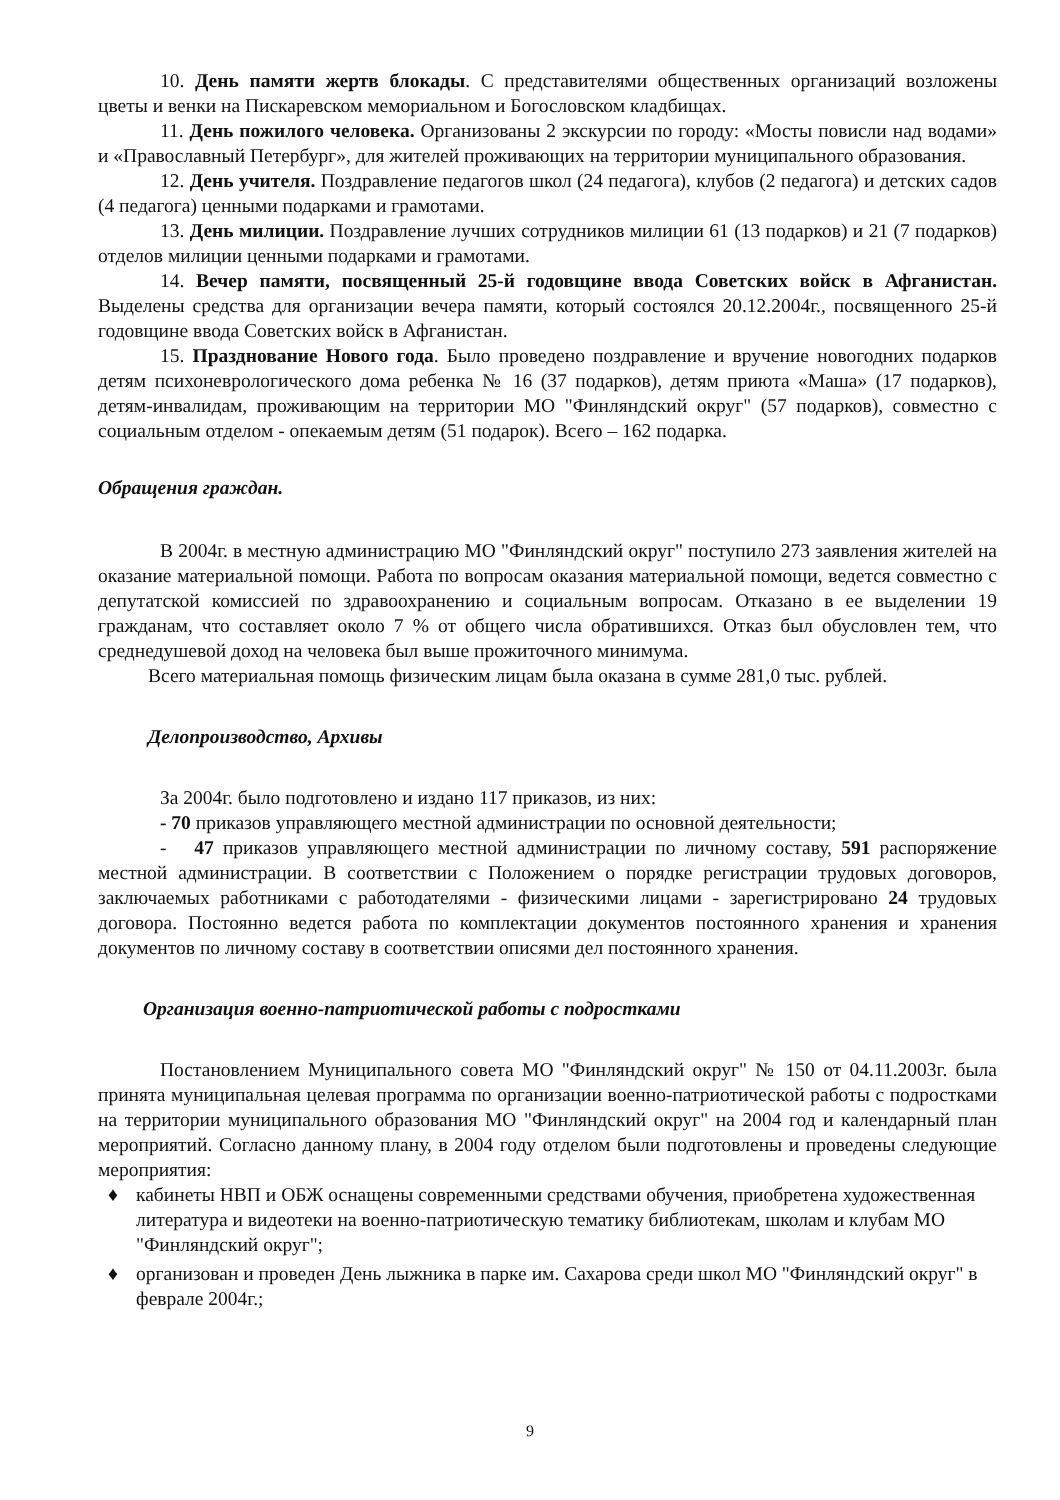10. День памяти жертв блокады. С представителями общественных организаций возложены цветы и венки на Пискаревском мемориальном и Богословском кладбищах.
11. День пожилого человека. Организованы 2 экскурсии по городу: «Мосты повисли над водами» и «Православный Петербург», для жителей проживающих на территории муниципального образования.
12. День учителя. Поздравление педагогов школ (24 педагога), клубов (2 педагога) и детских садов (4 педагога) ценными подарками и грамотами.
13. День милиции. Поздравление лучших сотрудников милиции 61 (13 подарков) и 21 (7 подарков) отделов милиции ценными подарками и грамотами.
14. Вечер памяти, посвященный 25-й годовщине ввода Советских войск в Афганистан. Выделены средства для организации вечера памяти, который состоялся 20.12.2004г., посвященного 25-й годовщине ввода Советских войск в Афганистан.
15. Празднование Нового года. Было проведено поздравление и вручение новогодних подарков детям психоневрологического дома ребенка № 16 (37 подарков), детям приюта «Маша» (17 подарков), детям-инвалидам, проживающим на территории МО "Финляндский округ" (57 подарков), совместно с социальным отделом - опекаемым детям (51 подарок). Всего – 162 подарка.
Обращения граждан.
В 2004г. в местную администрацию МО "Финляндский округ" поступило 273 заявления жителей на оказание материальной помощи. Работа по вопросам оказания материальной помощи, ведется совместно с депутатской комиссией по здравоохранению и социальным вопросам. Отказано в ее выделении 19 гражданам, что составляет около 7 % от общего числа обратившихся. Отказ был обусловлен тем, что среднедушевой доход на человека был выше прожиточного минимума.
Всего материальная помощь физическим лицам была оказана в сумме 281,0 тыс. рублей.
Делопроизводство, Архивы
За 2004г. было подготовлено и издано 117 приказов, из них:
- 70 приказов управляющего местной администрации по основной деятельности;
- 47 приказов управляющего местной администрации по личному составу, 591 распоряжение местной администрации. В соответствии с Положением о порядке регистрации трудовых договоров, заключаемых работниками с работодателями - физическими лицами - зарегистрировано 24 трудовых договора. Постоянно ведется работа по комплектации документов постоянного хранения и хранения документов по личному составу в соответствии описями дел постоянного хранения.
Организация военно-патриотической работы с подростками
Постановлением Муниципального совета МО "Финляндский округ" № 150 от 04.11.2003г. была принята муниципальная целевая программа по организации военно-патриотической работы с подростками на территории муниципального образования МО "Финляндский округ" на 2004 год и календарный план мероприятий. Согласно данному плану, в 2004 году отделом были подготовлены и проведены следующие мероприятия:
♦ кабинеты НВП и ОБЖ оснащены современными средствами обучения, приобретена художественная литература и видеотеки на военно-патриотическую тематику библиотекам, школам и клубам МО "Финляндский округ";
♦ организован и проведен День лыжника в парке им. Сахарова среди школ МО "Финляндский округ" в феврале 2004г.;
9